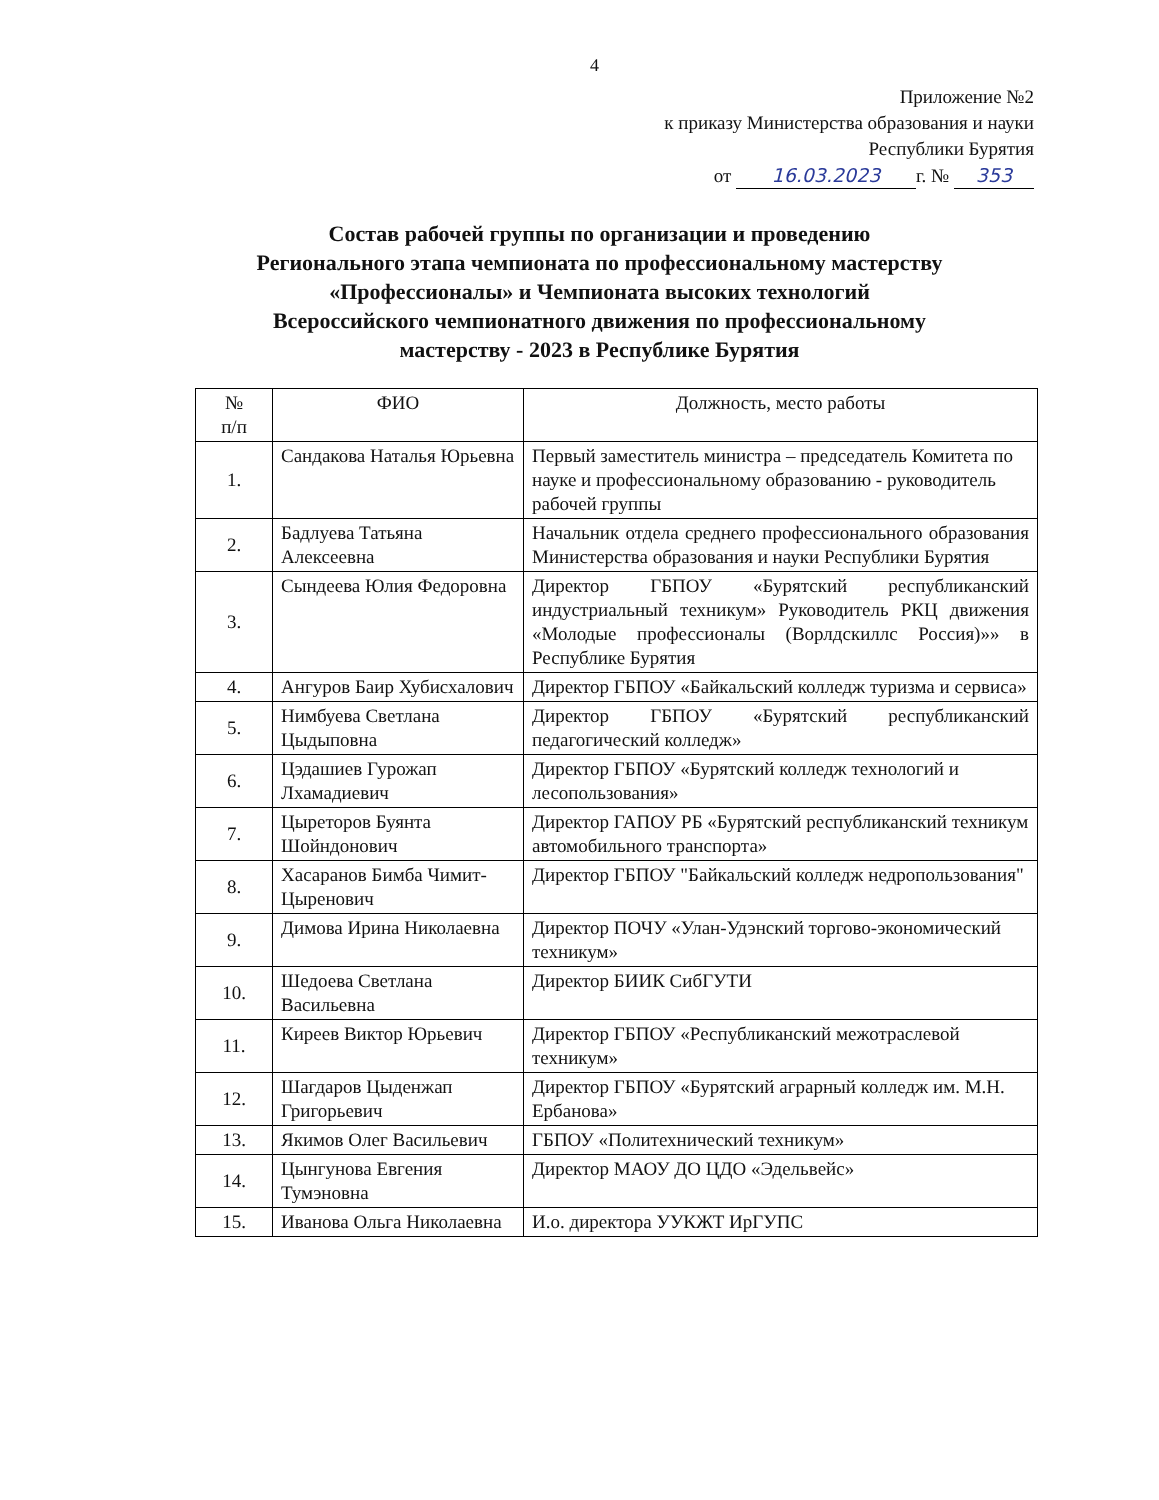4
Приложение №2
к приказу Министерства образования и науки
Республики Бурятия
от 16.03.2023 г. № 353
Состав рабочей группы по организации и проведению
Регионального этапа чемпионата по профессиональному мастерству
«Профессионалы» и Чемпионата высоких технологий
Всероссийского чемпионатного движения по профессиональному
мастерству - 2023 в Республике Бурятия
| № п/п | ФИО | Должность, место работы |
| --- | --- | --- |
| 1. | Сандакова Наталья Юрьевна | Первый заместитель министра – председатель Комитета по науке и профессиональному образованию - руководитель рабочей группы |
| 2. | Бадлуева Татьяна Алексеевна | Начальник отдела среднего профессионального образования Министерства образования и науки Республики Бурятия |
| 3. | Сындеева Юлия Федоровна | Директор ГБПОУ «Бурятский республиканский индустриальный техникум» Руководитель РКЦ движения «Молодые профессионалы (Ворлдскиллс Россия)»» в Республике Бурятия |
| 4. | Ангуров Баир Хубисхалович | Директор ГБПОУ «Байкальский колледж туризма и сервиса» |
| 5. | Нимбуева Светлана Цыдыповна | Директор ГБПОУ «Бурятский республиканский педагогический колледж» |
| 6. | Цэдашиев Гурожап Лхамадиевич | Директор ГБПОУ «Бурятский колледж технологий и лесопользования» |
| 7. | Цыреторов Буянта Шойндонович | Директор ГАПОУ РБ «Бурятский республиканский техникум автомобильного транспорта» |
| 8. | Хасаранов Бимба Чимит-Цыренович | Директор ГБПОУ "Байкальский колледж недропользования" |
| 9. | Димова Ирина Николаевна | Директор ПОЧУ «Улан-Удэнский торгово-экономический техникум» |
| 10. | Шедоева Светлана Васильевна | Директор БИИК СибГУТИ |
| 11. | Киреев Виктор Юрьевич | Директор ГБПОУ «Республиканский межотраслевой техникум» |
| 12. | Шагдаров Цыденжап Григорьевич | Директор ГБПОУ «Бурятский аграрный колледж им. М.Н. Ербанова» |
| 13. | Якимов Олег Васильевич | ГБПОУ «Политехнический техникум» |
| 14. | Цынгунова Евгения Тумэновна | Директор МАОУ ДО ЦДО «Эдельвейс» |
| 15. | Иванова Ольга Николаевна | И.о. директора УУКЖТ ИрГУПС |